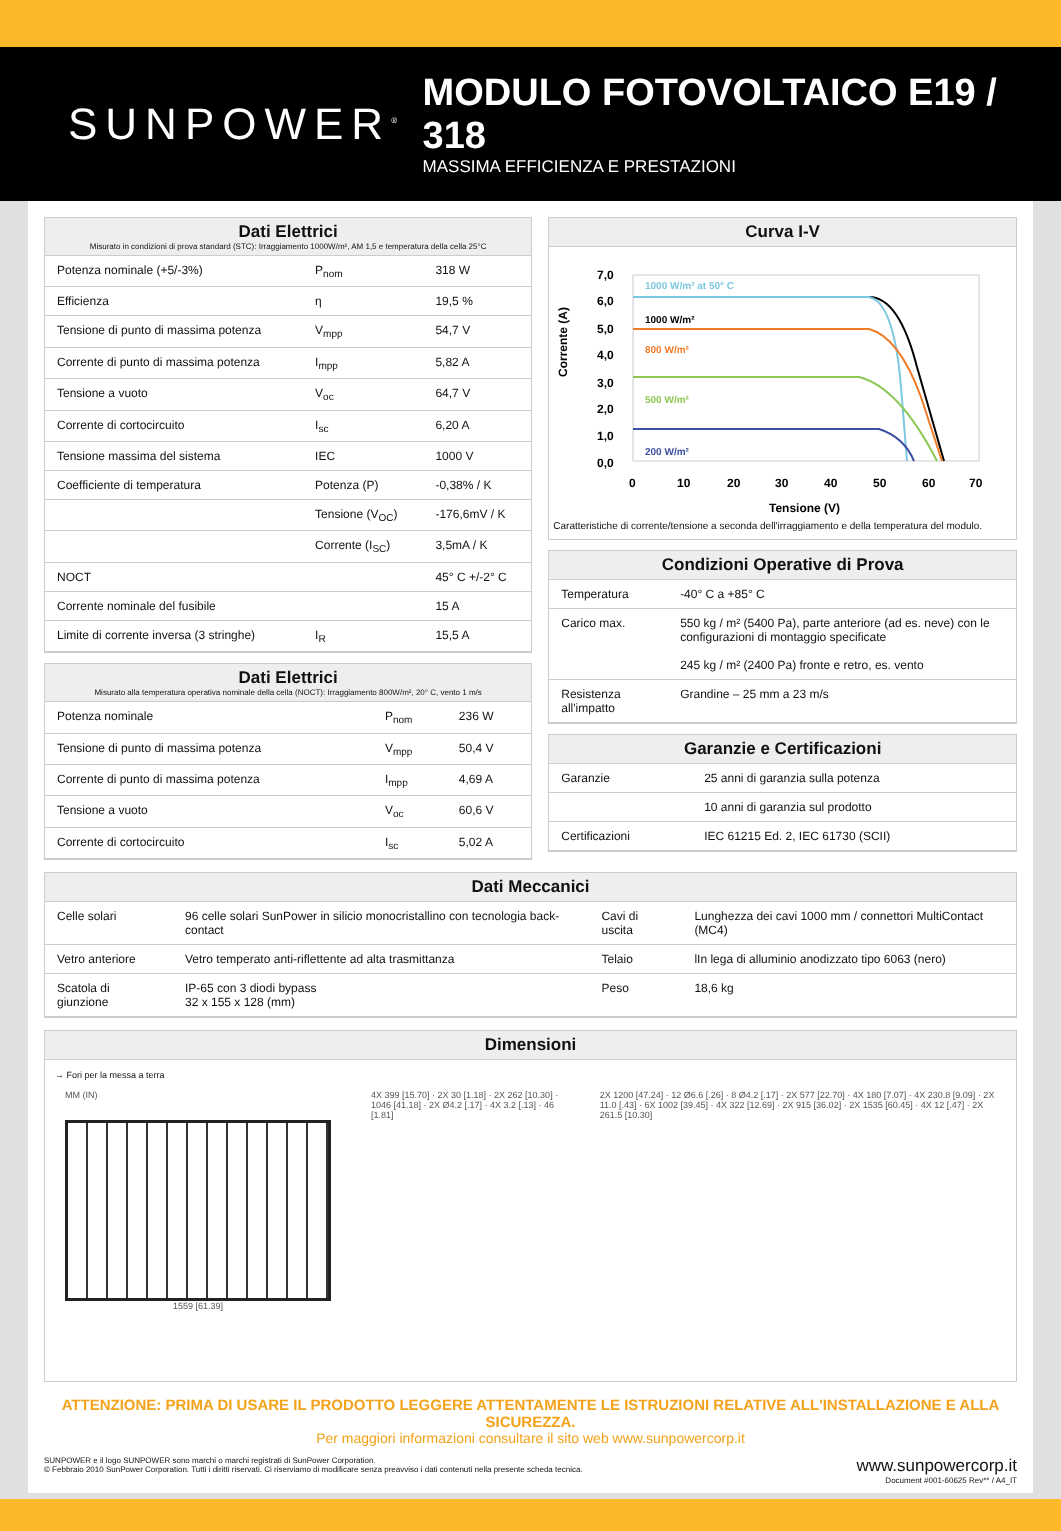SUNPOWER<sup>®</sup>
MODULO FOTOVOLTAICO E19 / 318
MASSIMA EFFICIENZA E PRESTAZIONI
Dati Elettrici
Misurato in condizioni di prova standard (STC): Irraggiamento 1000W/m², AM 1,5 e temperatura della cella 25°C
| Potenza nominale (+5/-3%) | P<sub>nom</sub> | 318 W |
| Efficienza | η | 19,5 % |
| Tensione di punto di massima potenza | V<sub>mpp</sub> | 54,7 V |
| Corrente di punto di massima potenza | I<sub>mpp</sub> | 5,82 A |
| Tensione a vuoto | V<sub>oc</sub> | 64,7 V |
| Corrente di cortocircuito | I<sub>sc</sub> | 6,20 A |
| Tensione massima del sistema | IEC | 1000 V |
| Coefficiente di temperatura | Potenza (P) | -0,38% / K |
| | Tensione (V<sub>OC</sub>) | -176,6mV / K |
| | Corrente (I<sub>SC</sub>) | 3,5mA / K |
| NOCT | | 45° C +/-2° C |
| Corrente nominale del fusibile | | 15 A |
| Limite di corrente inversa (3 stringhe) | I<sub>R</sub> | 15,5 A |
Dati Elettrici
Misurato alla temperatura operativa nominale della cella (NOCT): Irraggiamento 800W/m², 20° C, vento 1 m/s
| Potenza nominale | P<sub>nom</sub> | 236 W |
| Tensione di punto di massima potenza | V<sub>mpp</sub> | 50,4 V |
| Corrente di punto di massima potenza | I<sub>mpp</sub> | 4,69 A |
| Tensione a vuoto | V<sub>oc</sub> | 60,6 V |
| Corrente di cortocircuito | I<sub>sc</sub> | 5,02 A |
Curva I-V
Corrente (A)
7,0
6,0
5,0
4,0
3,0
2,0
1,0
0,0
0
10
20
30
40
50
60
70
Tensione (V)
1000 W/m² at 50° C
1000 W/m²
800 W/m²
500 W/m²
200 W/m²
Caratteristiche di corrente/tensione a seconda dell'irraggiamento e della temperatura del modulo.
Condizioni Operative di Prova
| Temperatura | -40° C a +85° C |
| Carico max. | 550 kg / m² (5400 Pa), parte anteriore (ad es. neve) con le configurazioni di montaggio specificate 245 kg / m² (2400 Pa) fronte e retro, es. vento |
| Resistenza all'impatto | Grandine – 25 mm a 23 m/s |
Garanzie e Certificazioni
| Garanzie | 25 anni di garanzia sulla potenza |
| | 10 anni di garanzia sul prodotto |
| Certificazioni | IEC 61215 Ed. 2, IEC 61730 (SCII) |
Dati Meccanici
| Celle solari | 96 celle solari SunPower in silicio monocristallino con tecnologia back-contact | Cavi di uscita | Lunghezza dei cavi 1000 mm / connettori MultiContact (MC4) |
| Vetro anteriore | Vetro temperato anti-riflettente ad alta trasmittanza | Telaio | lIn lega di alluminio anodizzato tipo 6063 (nero) |
| Scatola di giunzione | IP-65 con 3 diodi bypass 32 x 155 x 128 (mm) | Peso | 18,6 kg |
Dimensioni
→ Fori per la messa a terra
MM (IN)
1559 [61.39]
4X 399 [15.70] · 2X 30 [1.18] · 2X 262 [10.30] · 1046 [41.18] · 2X Ø4.2 [.17] · 4X 3.2 [.13] · 46 [1.81]
2X 1200 [47.24] · 12 Ø6.6 [.26] · 8 Ø4.2 [.17] · 2X 577 [22.70] · 4X 180 [7.07] · 4X 230.8 [9.09] · 2X 11.0 [.43] · 6X 1002 [39.45] · 4X 322 [12.69] · 2X 915 [36.02] · 2X 1535 [60.45] · 4X 12 [.47] · 2X 261.5 [10.30]
ATTENZIONE: PRIMA DI USARE IL PRODOTTO LEGGERE ATTENTAMENTE LE ISTRUZIONI RELATIVE ALL'INSTALLAZIONE E ALLA SICUREZZA.
Per maggiori informazioni consultare il sito web www.sunpowercorp.it
SUNPOWER e il logo SUNPOWER sono marchi o marchi registrati di SunPower Corporation.
© Febbraio 2010 SunPower Corporation. Tutti i diritti riservati. Ci riserviamo di modificare senza preavviso i dati contenuti nella presente scheda tecnica.
www.sunpowercorp.it
Document #001-60625 Rev** / A4_IT